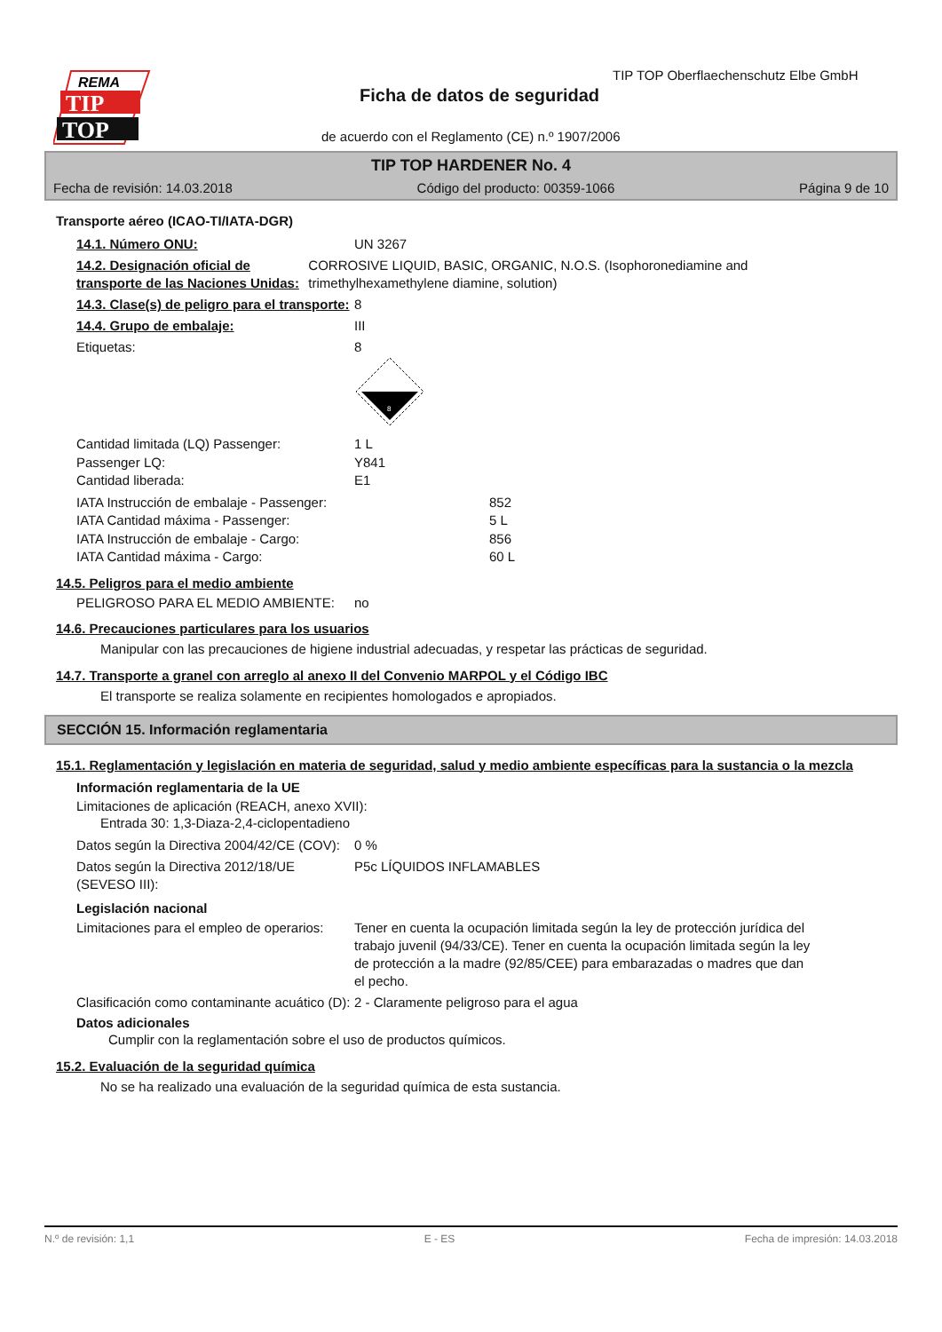REMA
TIP
TOP
TIP TOP Oberflaechenschutz Elbe GmbH
Ficha de datos de seguridad
de acuerdo con el Reglamento (CE) n.º 1907/2006
TIP TOP HARDENER No. 4
Fecha de revisión: 14.03.2018 Código del producto: 00359-1066 Página 9 de 10
Transporte aéreo (ICAO-TI/IATA-DGR)
14.1. Número ONU: UN 3267
14.2. Designación oficial de transporte de las Naciones Unidas:
CORROSIVE LIQUID, BASIC, ORGANIC, N.O.S. (Isophoronediamine and trimethylhexamethylene diamine, solution)
14.3. Clase(s) de peligro para el transporte:
8
14.4. Grupo de embalaje: III
Etiquetas: 8
8
Cantidad limitada (LQ) Passenger:
Passenger LQ:
Cantidad liberada:
1 L
Y841
E1
IATA Instrucción de embalaje - Passenger:
IATA Cantidad máxima - Passenger:
IATA Instrucción de embalaje - Cargo:
IATA Cantidad máxima - Cargo:
852
5 L
856
60 L
14.5. Peligros para el medio ambiente
PELIGROSO PARA EL MEDIO AMBIENTE: no
14.6. Precauciones particulares para los usuarios
Manipular con las precauciones de higiene industrial adecuadas, y respetar las prácticas de seguridad.
14.7. Transporte a granel con arreglo al anexo II del Convenio MARPOL y el Código IBC
El transporte se realiza solamente en recipientes homologados e apropiados.
SECCIÓN 15. Información reglamentaria
15.1. Reglamentación y legislación en materia de seguridad, salud y medio ambiente específicas para la sustancia o la mezcla
Información reglamentaria de la UE
Limitaciones de aplicación (REACH, anexo XVII):
Entrada 30: 1,3-Diaza-2,4-ciclopentadieno
Datos según la Directiva 2004/42/CE (COV):
0 %
Datos según la Directiva 2012/18/UE (SEVESO III):
P5c LÍQUIDOS INFLAMABLES
Legislación nacional
Limitaciones para el empleo de operarios:
Tener en cuenta la ocupación limitada según la ley de protección jurídica del trabajo juvenil (94/33/CE). Tener en cuenta la ocupación limitada según la ley de protección a la madre (92/85/CEE) para embarazadas o madres que dan el pecho.
Clasificación como contaminante acuático (D):
2 - Claramente peligroso para el agua
Datos adicionales
Cumplir con la reglamentación sobre el uso de productos químicos.
15.2. Evaluación de la seguridad química
No se ha realizado una evaluación de la seguridad química de esta sustancia.
N.º de revisión: 1,1 E - ES Fecha de impresión: 14.03.2018